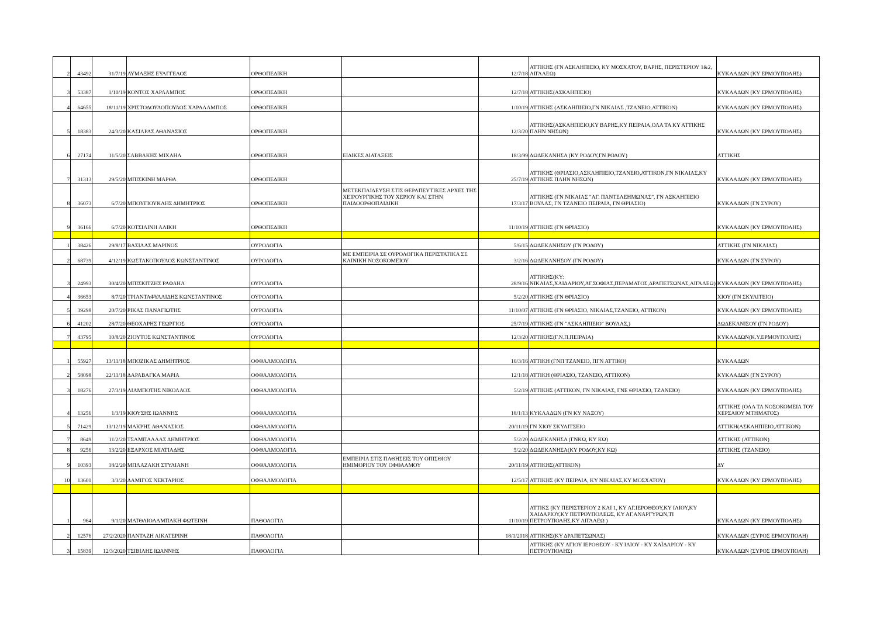| 2 | 43492 | 31/7/19 | ΛΥΜΑΞΗΣ ΕΥΑΓΓΕΛΟΣ | ΟΡΘΟΠΕΔΙΚΗ | | 12/7/18 | ΑΤΤΙΚΗΣ (ΓΝ ΑΣΚΛΗΠΙΕΙΟ, ΚΥ ΜΟΣΧΑΤΟΥ, ΒΑΡΗΣ, ΠΕΡΙΣΤΕΡΙΟΥ 1&2, ΑΙΓΑΛΕΩ) | ΚΥΚΛΑΔΩΝ (ΚΥ ΕΡΜΟΥΠΟΛΗΣ) |
| 3 | 53387 | 1/10/19 | ΚΟΝΤΟΣ ΧΑΡΛΑΜΠΟΣ | ΟΡΘΟΠΕΔΙΚΗ | | 12/7/18 | ΑΤΤΙΚΗΣ(ΑΣΚΛΗΠΙΕΙΟ) | ΚΥΚΛΑΔΩΝ (ΚΥ ΕΡΜΟΥΠΟΛΗΣ) |
| 4 | 64655 | 18/11/19 | ΧΡΙΣΤΟΔΟΥΛΟΠΟΥΛΟΣ ΧΑΡΑΛΑΜΠΟΣ | ΟΡΘΟΠΕΔΙΚΗ | | 1/10/19 | ΑΤΤΙΚΗΣ (ΑΣΚΛΗΠΙΕΙΟ,ΓΝ ΝΙΚΑΙΑΣ ,ΤΖΑΝΕΙΟ,ΑΤΤΙΚΟΝ) | ΚΥΚΛΑΔΩΝ (ΚΥ ΕΡΜΟΥΠΟΛΗΣ) |
| 5 | 18383 | 24/3/20 | ΚΑΣΙΑΡΑΣ ΑΘΑΝΑΣΙΟΣ | ΟΡΘΟΠΕΔΙΚΗ | | 12/3/20 | ΑΤΤΙΚΗΣ(ΑΣΚΛΗΠΙΕΙΟ,ΚΥ ΒΑΡΗΣ,ΚΥ ΠΕΙΡΑΙΑ,ΟΛΑ ΤΑ ΚΥ ΑΤΤΙΚΗΣ ΠΛΗΝ ΝΗΣΩΝ) | ΚΥΚΛΑΔΩΝ (ΚΥ ΕΡΜΟΥΠΟΛΗΣ) |
| 6 | 27174 | 11/5/20 | ΣΑΒΒΑΚΗΣ ΜΙΧΑΗΛ | ΟΡΘΟΠΕΔΙΚΗ | ΕΙΔΙΚΕΣ ΔΙΑΤΑΞΕΙΣ | 18/3/99 | ΔΩΔΕΚΑΝΗΣΑ (ΚΥ ΡΟΔΟΥ,ΓΝ ΡΟΔΟΥ) | ΑΤΤΙΚΗΣ |
| 7 | 31313 | 29/5/20 | ΜΠΙΣΚΙΝΗ ΜΑΡΘΑ | ΟΡΘΟΠΕΔΙΚΗ | | 25/7/19 | ΑΤΤΙΚΗΣ (ΘΡΙΑΣΙΟ,ΑΣΚΛΗΠΙΕΙΟ,ΤΖΑΝΕΙΟ,ΑΤΤΙΚΟΝ,ΓΝ ΝΙΚΑΙΑΣ,ΚΥ ΑΤΤΙΚΗΣ ΠΛΗΝ ΝΗΣΩΝ) | ΚΥΚΛΑΔΩΝ (ΚΥ ΕΡΜΟΥΠΟΛΗΣ) |
| 8 | 36073 | 6/7/20 | ΜΠΟΥΓΙΟΥΚΛΗΣ ΔΗΜΗΤΡΙΟΣ | ΟΡΘΟΠΕΔΙΚΗ | ΜΕΤΕΚΠΑΙΔΕΥΣΗ ΣΤΙΣ ΘΕΡΑΠΕΥΤΙΚΕΣ ΑΡΧΕΣ ΤΗΣ ΧΕΙΡΟΥΡΓΙΚΗΣ ΤΟΥ ΧΕΡΙΟΥ ΚΑΙ ΣΤΗΝ ΠΑΙΔΟΟΡΘΟΠΑΙΔΙΚΗ | 17/3/17 | ΑΤΤΙΚΗΣ (ΓΝ ΝΙΚΑΙΑΣ "ΑΓ. ΠΑΝΤΕΛΕΗΜΩΝΑΣ", ΓΝ ΑΣΚΛΗΠΙΕΙΟ ΒΟΥΛΑΣ, ΓΝ ΤΖΑΝΕΙΟ ΠΕΙΡΑΙΑ, ΓΝ ΘΡΙΑΣΙΟ) | ΚΥΚΛΑΔΩΝ (ΓΝ ΣΥΡΟΥ) |
| 9 | 36166 | 6/7/20 | ΚΟΤΣΙΛΙΝΗ ΑΛΙΚΗ | ΟΡΘΟΠΕΔΙΚΗ | | 11/10/19 | ΑΤΤΙΚΗΣ (ΓΝ ΘΡΙΑΣΙΟ) | ΚΥΚΛΑΔΩΝ (ΚΥ ΕΡΜΟΥΠΟΛΗΣ) |
| 1 | 38426 | 29/8/17 | ΒΑΣΙΛΑΣ ΜΑΡΙΝΟΣ | ΟΥΡΟΛΟΓΙΑ | | 5/6/15 | ΔΩΔΕΚΑΝΗΣΟΥ (ΓΝ ΡΟΔΟΥ) | ΑΤΤΙΚΗΣ (ΓΝ ΝΙΚΑΙΑΣ) |
| 2 | 68739 | 4/12/19 | ΚΩΣΤΑΚΟΠΟΥΛΟΣ ΚΩΝΣΤΑΝΤΙΝΟΣ | ΟΥΡΟΛΟΓΙΑ | ΜΕ ΕΜΠΕΙΡΙΑ ΣΕ ΟΥΡΟΛΟΓΙΚΑ ΠΕΡΙΣΤΑΤΙΚΑ ΣΕ ΚΛΙΝΙΚΗ ΝΟΣΟΚΟΜΕΙΟΥ | 3/2/16 | ΔΩΔΕΚΑΝΗΣΟΥ (ΓΝ ΡΟΔΟΥ) | ΚΥΚΛΑΔΩΝ (ΓΝ ΣΥΡΟΥ) |
| 3 | 24993 | 30/4/20 | ΜΠΙΣΚΙΤΖΗΣ ΡΑΦΑΗΛ | ΟΥΡΟΛΟΓΙΑ | | 28/9/16 | ΑΤΤΙΚΗΣ(ΚΥ: ΝΙΚΑΙΑΣ,ΧΑΙΔΑΡΙΟΥ,ΑΓ.ΣΟΦΙΑΣ,ΠΕΡΑΜΑΤΟΣ,ΔΡΑΠΕΤΣΩΝΑΣ,ΑΙΓΑΛΕΩ) | ΚΥΚΛΑΔΩΝ (ΚΥ ΕΡΜΟΥΠΟΛΗΣ) |
| 4 | 36653 | 8/7/20 | ΤΡΙΑΝΤΑΦΥΛΛΙΔΗΣ ΚΩΝΣΤΑΝΤΙΝΟΣ | ΟΥΡΟΛΟΓΙΑ | | 5/2/20 | ΑΤΤΙΚΗΣ (ΓΝ ΘΡΙΑΣΙΟ) | ΧΙΟΥ (ΓΝ ΣΚΥΛΙΤΕΙΟ) |
| 5 | 39298 | 20/7/20 | ΡΙΚΑΣ ΠΑΝΑΓΙΩΤΗΣ | ΟΥΡΟΛΟΓΙΑ | | 11/10/07 | ΑΤΤΙΚΗΣ (ΓΝ ΘΡΙΑΣΙΟ, ΝΙΚΑΙΑΣ,ΤΖΑΝΕΙΟ, ΑΤΤΙΚΟΝ) | ΚΥΚΛΑΔΩΝ (ΚΥ ΕΡΜΟΥΠΟΛΗΣ) |
| 6 | 41202 | 28/7/20 | ΘΕΟΧΑΡΗΣ ΓΕΩΡΓΙΟΣ | ΟΥΡΟΛΟΓΙΑ | | 25/7/19 | ΑΤΤΙΚΗΣ (ΓΝ "ΑΣΚΛΗΠΙΕΙΟ" ΒΟΥΛΑΣ,) | ΔΩΔΕΚΑΝΙΣΟΥ (ΓΝ ΡΟΔΟΥ) |
| 7 | 43795 | 10/8/20 | ΖΙΟΥΤΟΣ ΚΩΝΣΤΑΝΤΙΝΟΣ | ΟΥΡΟΛΟΓΙΑ | | 12/3/20 | ΑΤΤΙΚΗΣ(Γ.Ν.Π.ΠΕΙΡΑΙΑ) | ΚΥΚΛΑΔΩΝ(Κ.Υ.ΕΡΜΟΥΠΟΛΗΣ) |
| 1 | 55927 | 13/11/18 | ΜΠΟΖΙΚΑΣ ΔΗΜΗΤΡΙΟΣ | ΟΦΘΑΛΜΟΛΟΓΙΑ | | 10/3/16 | ΑΤΤΙΚΗ (ΓΝΠ ΤΖΑΝΕΙΟ, ΠΓΝ ΑΤΤΙΚΟ) | ΚΥΚΛΑΔΩΝ |
| 2 | 58098 | 22/11/18 | ΔΑΡΑΒΑΓΚΑ ΜΑΡΙΑ | ΟΦΘΑΛΜΟΛΟΓΙΑ | | 12/1/18 | ΑΤΤΙΚΗ (ΘΡΙΑΣΙΟ, ΤΖΑΝΕΙΟ, ΑΤΤΙΚΟΝ) | ΚΥΚΛΑΔΩΝ (ΓΝ ΣΥΡΟΥ) |
| 3 | 18276 | 27/3/19 | ΛΙΑΜΠΟΤΗΣ ΝΙΚΟΛΑΟΣ | ΟΦΘΑΛΜΟΛΟΓΙΑ | | 5/2/19 | ΑΤΤΙΚΗΣ (ΑΤΤΙΚΟΝ, ΓΝ ΝΙΚΑΙΑΣ, ΓΝΕ ΘΡΙΑΣΙΟ, ΤΖΑΝΕΙΟ) | ΚΥΚΛΑΔΩΝ (ΚΥ ΕΡΜΟΥΠΟΛΗΣ) |
| 4 | 13256 | 1/3/19 | ΚΙΟΥΣΗΣ ΙΩΑΝΝΗΣ | ΟΦΘΑΛΜΟΛΟΓΙΑ | | 18/1/13 | ΚΥΚΛΑΔΩΝ (ΓΝ ΚΥ ΝΑΞΟΥ) | ΑΤΤΙΚΗΣ (ΟΛΑ ΤΑ ΝΟΣΟΚΟΜΕΙΑ ΤΟΥ ΧΕΡΣΑΙΟΥ ΜΤΗΜΑΤΟΣ) |
| 5 | 71429 | 13/12/19 | ΜΑΚΡΗΣ ΑΘΑΝΑΣΙΟΣ | ΟΦΘΑΛΜΟΛΟΓΙΑ | | 20/11/19 | ΓΝ ΧΙΟΥ ΣΚΥΛΙΤΣΕΙΟ | ΑΤΤΙΚΗ(ΑΣΚΛΗΠΙΕΙΟ,ΑΤΤΙΚΟΝ) |
| 7 | 8649 | 11/2/20 | ΤΣΑΜΠΑΛΛΑΣ ΔΗΜΗΤΡΙΟΣ | ΟΦΘΑΛΜΟΛΟΓΙΑ | | 5/2/20 | ΔΩΔΕΚΑΝΗΣΑ (ΓΝΚΩ, ΚΥ ΚΩ) | ΑΤΤΙΚΗΣ (ΑΤΤΙΚΟΝ) |
| 8 | 9256 | 13/2/20 | ΕΞΑΡΧΟΣ ΜΙΛΤΙΑΔΗΣ | ΟΦΘΑΛΜΟΛΟΓΙΑ | | 5/2/20 | ΔΩΔΕΚΑΝΗΣΑ(ΚΥ ΡΟΔΟΥ,ΚΥ ΚΩ) | ΑΤΤΙΚΗΣ (ΤΖΑΝΕΙΟ) |
| 9 | 10393 | 18/2/20 | ΜΠΛΑΖΑΚΗ ΣΤΥΛΙΑΝΗ | ΟΦΘΑΛΜΟΛΟΓΙΑ | ΕΜΠΕΙΡΙΑ ΣΤΙΣ ΠΑΘΗΣΕΙΣ ΤΟΥ ΟΠΙΣΘΙΟΥ ΗΜΙΜΟΡΙΟΥ ΤΟΥ ΟΦΘΑΛΜΟΥ | 20/11/19 | ΑΤΤΙΚΗΣ(ΑΤΤΙΚΟΝ) | ΔΥ |
| 10 | 13601 | 3/3/20 | ΔΑΜΙΓΟΣ ΝΕΚΤΑΡΙΟΣ | ΟΦΘΑΛΜΟΛΟΓΙΑ | | 12/5/17 | ΑΤΤΙΚΗΣ (ΚΥ ΠΕΙΡΑΙΑ, ΚΥ ΝΙΚΑΙΑΣ,ΚΥ ΜΟΣΧΑΤΟΥ) | ΚΥΚΛΑΔΩΝ (ΚΥ ΕΡΜΟΥΠΟΛΗΣ) |
| 1 | 964 | 9/1/20 | ΜΑΤΘΑΙΟΛΑΜΠΑΚΗ ΦΩΤΕΙΝΗ | ΠΑΘΟΛΟΓΙΑ | | 11/10/19 | ΑΤΤΙΚΣ (ΚΥ ΠΕΡΙΣΤΕΡΙΟΥ 2 ΚΑΙ 1, ΚΥ ΑΓ.ΙΕΡΟΘΕΟΥ,ΚΥ ΙΛΙΟΥ,ΚΥ ΧΑΙΔΑΡΙΟΥ,ΚΥ ΠΕΤΡΟΥΠΟΛΕΩΣ, ΚΥ ΑΓ.ΑΝΑΡΓΥΡΩΝ,ΤΙ ΠΕΤΡΟΥΠΟΛΗΣ,ΚΥ ΑΙΓΑΛΕΩ ) | ΚΥΚΛΑΔΩΝ (ΚΥ ΕΡΜΟΥΠΟΛΗΣ) |
| 2 | 12576 | 27/2/2020 | ΠΑΝΤΑΖΗ ΑΙΚΑΤΕΡΙΝΗ | ΠΑΘΟΛΟΓΙΑ | | 18/1/2018 | ΑΤΤΙΚΗΣ(ΚΥ ΔΡΑΠΕΤΣΩΝΑΣ) | ΚΥΚΛΑΔΩΝ (ΣΥΡΟΣ ΕΡΜΟΥΠΟΛΗ) |
| 3 | 15839 | 12/3/2020 | ΤΣΙΒΙΛΗΣ ΙΩΑΝΝΗΣ | ΠΑΘΟΛΟΓΙΑ | | | ΑΤΤΙΚΗΣ (ΚΥ ΑΓΙΟΥ ΙΕΡΟΘΕΟΥ - ΚΥ ΙΛΙΟΥ - ΚΥ ΧΑΪΔΑΡΙΟΥ - ΚΥ ΠΕΤΡΟΥΠΟΛΗΣ) | ΚΥΚΛΑΔΩΝ (ΣΥΡΟΣ ΕΡΜΟΥΠΟΛΗ) |